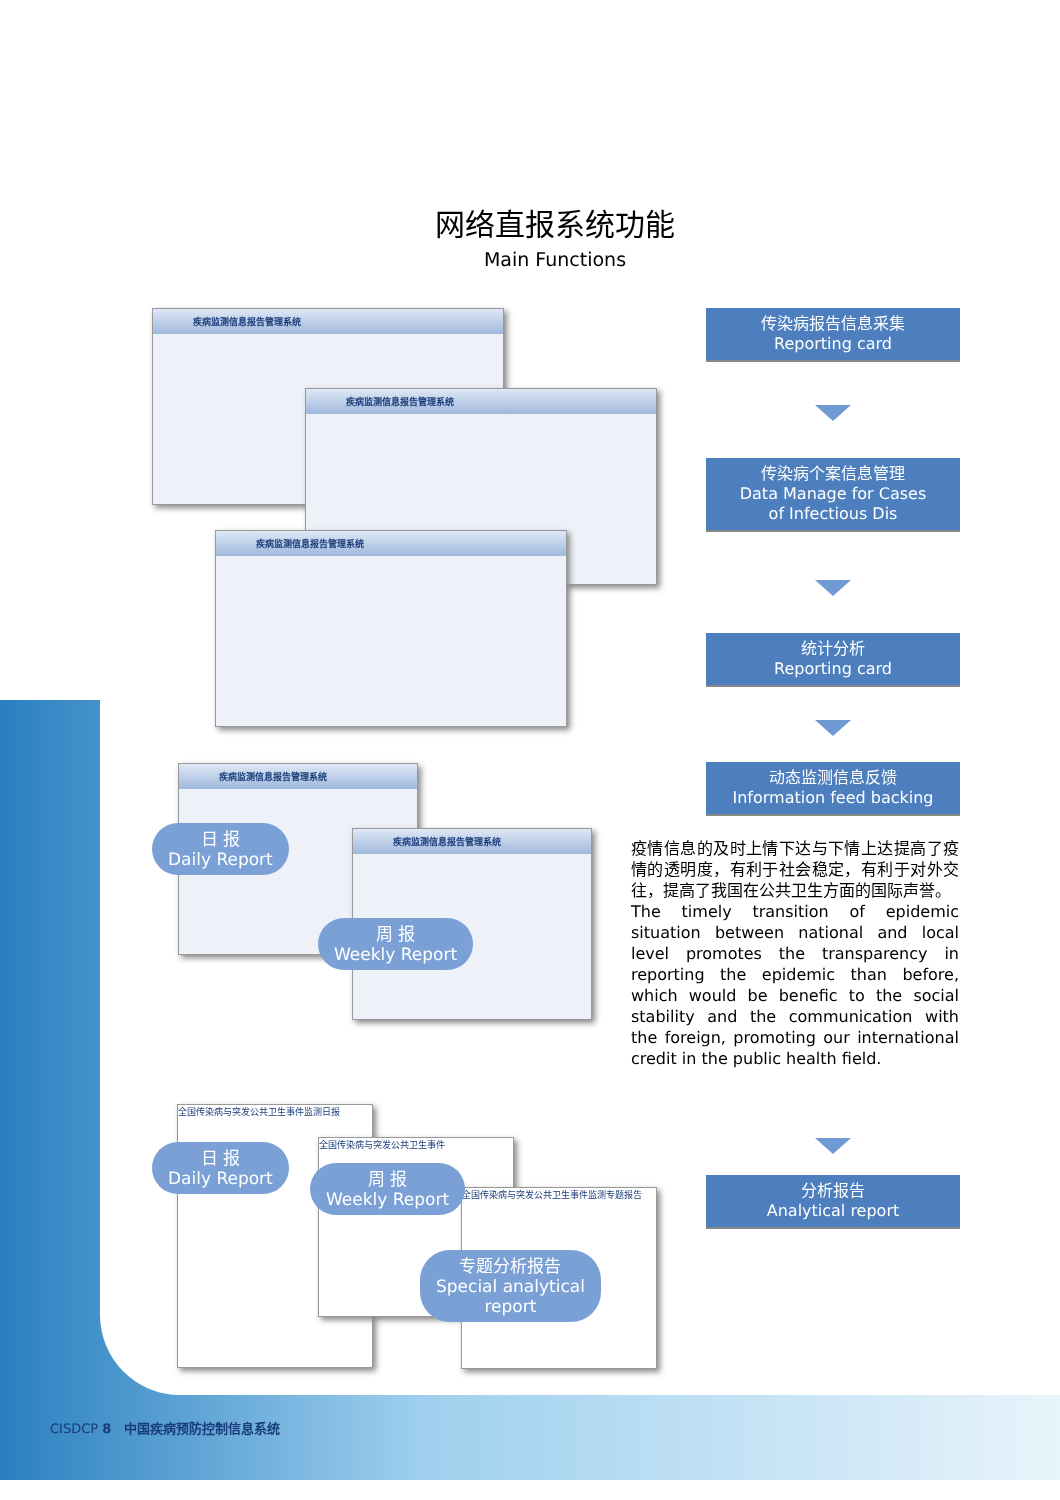网络直报系统功能
Main Functions
传染病报告信息采集
Reporting card
传染病个案信息管理
Data Manage for Cases
of Infectious Dis
统计分析
Reporting card
动态监测信息反馈
Information feed backing
分析报告
Analytical report
疾病监测信息报告管理系统
疾病监测信息报告管理系统
疾病监测信息报告管理系统
疾病监测信息报告管理系统
疾病监测信息报告管理系统
全国传染病与突发公共卫生事件监测日报
全国传染病与突发公共卫生事件
全国传染病与突发公共卫生事件监测专题报告
日 报
Daily Report
周 报
Weekly Report
日 报
Daily Report
周 报
Weekly Report
专题分析报告
Special analytical
report
疫情信息的及时上情下达与下情上达提高了疫情的透明度，有利于社会稳定，有利于对外交往，提高了我国在公共卫生方面的国际声誉。
The timely transition of epidemic situation between national and local level promotes the transparency in reporting the epidemic than before, which would be benefic to the social stability and the communication with the foreign, promoting our international credit in the public health field.
CISDCP 8 中国疾病预防控制信息系统